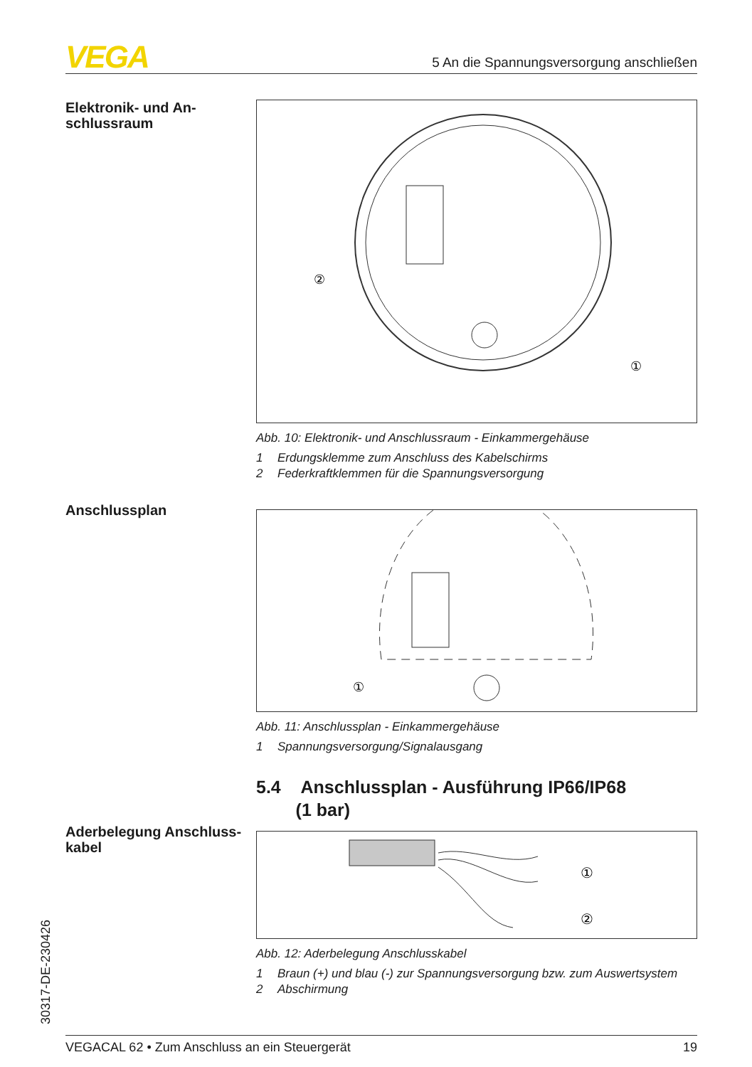VEGA 5 An die Spannungsversorgung anschließen
Elektronik- und An-
schlussraum
②
①
Abb. 10: Elektronik- und Anschlussraum - Einkammergehäuse
1 Erdungsklemme zum Anschluss des Kabelschirms
2 Federkraftklemmen für die Spannungsversorgung
Anschlussplan
①
Abb. 11: Anschlussplan - Einkammergehäuse
1 Spannungsversorgung/Signalausgang
5.4 Anschlussplan - Ausführung IP66/IP68
(1 bar)
Aderbelegung Anschluss-
kabel
①
②
Abb. 12: Aderbelegung Anschlusskabel
1 Braun (+) und blau (-) zur Spannungsversorgung bzw. zum Auswertsystem
2 Abschirmung
30317-DE-230426
VEGACAL 62 • Zum Anschluss an ein Steuergerät 19